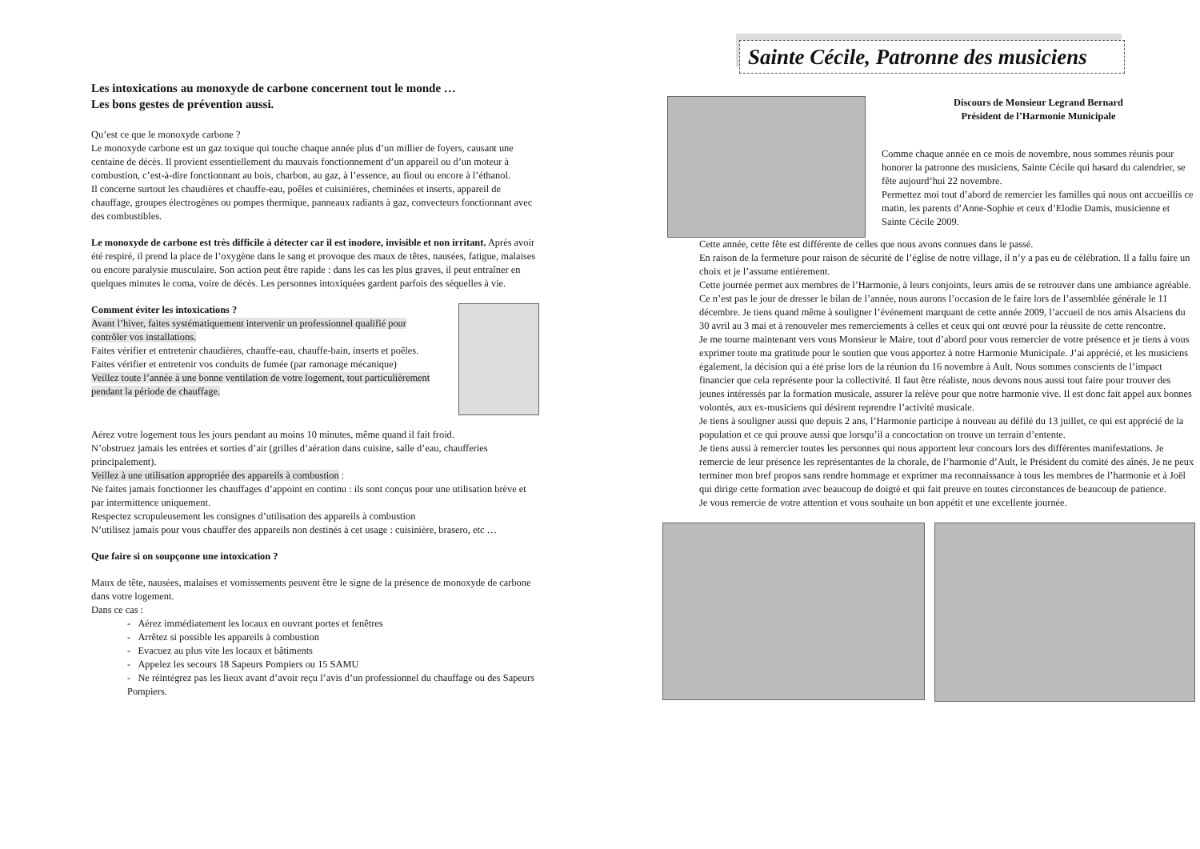Les intoxications au monoxyde de carbone concernent tout le monde …
Les bons gestes de prévention aussi.
Qu’est ce que le monoxyde carbone ?
Le monoxyde carbone est un gaz toxique qui touche chaque année plus d’un millier de foyers, causant une centaine de décès. Il provient essentiellement du mauvais fonctionnement d’un appareil ou d’un moteur à combustion, c’est-à-dire fonctionnant au bois, charbon, au gaz, à l’essence, au fioul ou encore à l’éthanol.
Il concerne surtout les chaudières et chauffe-eau, poêles et cuisinières, cheminées et inserts, appareil de chauffage, groupes électrogènes ou pompes thermique, panneaux radiants à gaz, convecteurs fonctionnant avec des combustibles.
Le monoxyde de carbone est très difficile à détecter car il est inodore, invisible et non irritant. Après avoir été respiré, il prend la place de l’oxygène dans le sang et provoque des maux de têtes, nausées, fatigue, malaises ou encore paralysie musculaire. Son action peut être rapide : dans les cas les plus graves, il peut entraîner en quelques minutes le coma, voire de décès. Les personnes intoxiquées gardent parfois des séquelles à vie.
Comment éviter les intoxications ?
Avant l’hiver, faites systématiquement intervenir un professionnel qualifié pour contrôler vos installations.
Faites vérifier et entretenir chaudières, chauffe-eau, chauffe-bain, inserts et poêles.
Faites vérifier et entretenir vos conduits de fumée (par ramonage mécanique)
Veillez toute l’année à une bonne ventilation de votre logement, tout particulièrement pendant la période de chauffage.
Aérez votre logement tous les jours pendant au moins 10 minutes, même quand il fait froid.
N’obstruez jamais les entrées et sorties d’air (grilles d’aération dans cuisine, salle d’eau, chaufferies principalement).
Veillez à une utilisation appropriée des appareils à combustion :
Ne faites jamais fonctionner les chauffages d’appoint en continu : ils sont conçus pour une utilisation brève et par intermittence uniquement.
Respectez scrupuleusement les consignes d’utilisation des appareils à combustion
N’utilisez jamais pour vous chauffer des appareils non destinés à cet usage : cuisinière, brasero, etc …
Que faire si on soupçonne une intoxication ?
Maux de tête, nausées, malaises et vomissements peuvent être le signe de la présence de monoxyde de carbone dans votre logement.
Dans ce cas :
- Aérez immédiatement les locaux en ouvrant portes et fenêtres
- Arrêtez si possible les appareils à combustion
- Evacuez au plus vite les locaux et bâtiments
- Appelez les secours 18 Sapeurs Pompiers ou 15 SAMU
- Ne réintégrez pas les lieux avant d’avoir reçu l’avis d’un professionnel du chauffage ou des Sapeurs Pompiers.
Sainte Cécile, Patronne des musiciens
Discours de Monsieur Legrand Bernard
Président de l’Harmonie Municipale
Comme chaque année en ce mois de novembre, nous sommes réunis pour honorer la patronne des musiciens, Sainte Cécile qui hasard du calendrier, se fête aujourd’hui 22 novembre.
Permettez moi tout d’abord de remercier les familles qui nous ont accueillis ce matin, les parents d’Anne-Sophie et ceux d’Elodie Damis, musicienne et Sainte Cécile 2009.
Cette année, cette fête est différente de celles que nous avons connues dans le passé.
En raison de la fermeture pour raison de sécurité de l’église de notre village, il n’y a pas eu de célébration. Il a fallu faire un choix et je l’assume entièrement.
Cette journée permet aux membres de l’Harmonie, à leurs conjoints, leurs amis de se retrouver dans une ambiance agréable.
Ce n’est pas le jour de dresser le bilan de l’année, nous aurons l’occasion de le faire lors de l’assemblée générale le 11 décembre. Je tiens quand même à souligner l’événement marquant de cette année 2009, l’accueil de nos amis Alsaciens du 30 avril au 3 mai et à renouveler mes remerciements à celles et ceux qui ont œuvré pour la réussite de cette rencontre.
Je me tourne maintenant vers vous Monsieur le Maire, tout d’abord pour vous remercier de votre présence et je tiens à vous exprimer toute ma gratitude pour le soutien que vous apportez à notre Harmonie Municipale. J’ai apprécié, et les musiciens également, la décision qui a été prise lors de la réunion du 16 novembre à Ault. Nous sommes conscients de l’impact financier que cela représente pour la collectivité. Il faut être réaliste, nous devons nous aussi tout faire pour trouver des jeunes intéressés par la formation musicale, assurer la relève pour que notre harmonie vive. Il est donc fait appel aux bonnes volontés, aux ex-musiciens qui désirent reprendre l’activité musicale.
Je tiens à souligner aussi que depuis 2 ans, l’Harmonie participe à nouveau au défilé du 13 juillet, ce qui est apprécié de la population et ce qui prouve aussi que lorsqu’il a concoctation on trouve un terrain d’entente.
Je tiens aussi à remercier toutes les personnes qui nous apportent leur concours lors des différentes manifestations. Je remercie de leur présence les représentantes de la chorale, de l’harmonie d’Ault, le Président du comité des aînés. Je ne peux terminer mon bref propos sans rendre hommage et exprimer ma reconnaissance à tous les membres de l’harmonie et à Joël qui dirige cette formation avec beaucoup de doigté et qui fait preuve en toutes circonstances de beaucoup de patience.
Je vous remercie de votre attention et vous souhaite un bon appétit et une excellente journée.